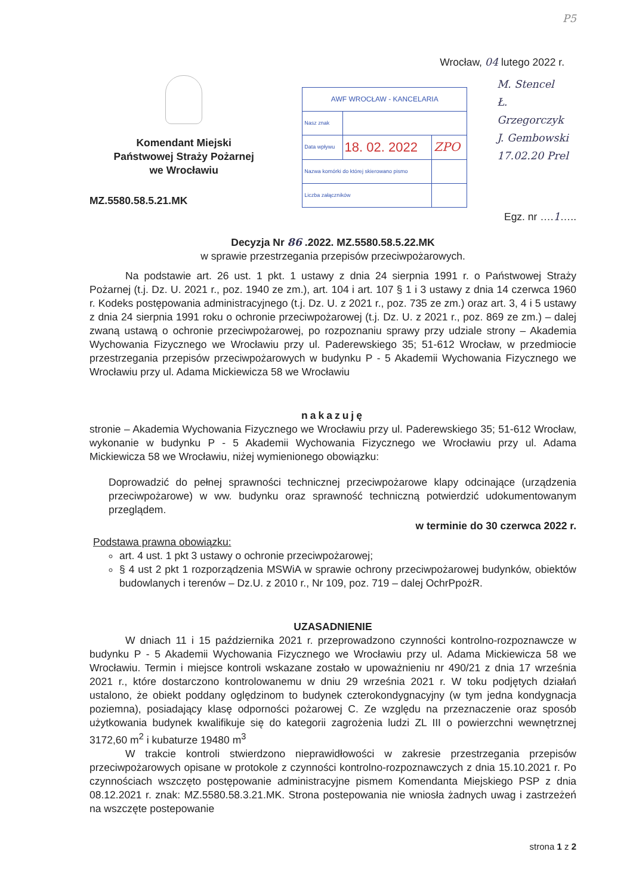P5
Wrocław, 04 lutego 2022 r.
Komendant Miejski
Państwowej Straży Pożarnej
we Wrocławiu
MZ.5580.58.5.21.MK
| AWF WROCŁAW - KANCELARIA | | |
| Nasz znak | | |
| Data wpływu | 18. 02. 2022 | ZPO |
| Nazwa komórki do której skierowano pismo | | |
| Liczba załączników | | |
M. Stencel
Ł. Grzegorczyk
J. Gembowski
17.02.20 Prel
Egz. nr ….1…..
Decyzja Nr 86 .2022. MZ.5580.58.5.22.MK
w sprawie przestrzegania przepisów przeciwpożarowych.
Na podstawie art. 26 ust. 1 pkt. 1 ustawy z dnia 24 sierpnia 1991 r. o Państwowej Straży Pożarnej (t.j. Dz. U. 2021 r., poz. 1940 ze zm.), art. 104 i art. 107 § 1 i 3 ustawy z dnia 14 czerwca 1960 r. Kodeks postępowania administracyjnego (t.j. Dz. U. z 2021 r., poz. 735 ze zm.) oraz art. 3, 4 i 5 ustawy z dnia 24 sierpnia 1991 roku o ochronie przeciwpożarowej (t.j. Dz. U. z 2021 r., poz. 869 ze zm.) – dalej zwaną ustawą o ochronie przeciwpożarowej, po rozpoznaniu sprawy przy udziale strony – Akademia Wychowania Fizycznego we Wrocławiu przy ul. Paderewskiego 35; 51-612 Wrocław, w przedmiocie przestrzegania przepisów przeciwpożarowych w budynku P - 5 Akademii Wychowania Fizycznego we Wrocławiu przy ul. Adama Mickiewicza 58 we Wrocławiu
nakazuję
stronie – Akademia Wychowania Fizycznego we Wrocławiu przy ul. Paderewskiego 35; 51-612 Wrocław, wykonanie w budynku P - 5 Akademii Wychowania Fizycznego we Wrocławiu przy ul. Adama Mickiewicza 58 we Wrocławiu, niżej wymienionego obowiązku:
Doprowadzić do pełnej sprawności technicznej przeciwpożarowe klapy odcinające (urządzenia przeciwpożarowe) w ww. budynku oraz sprawność techniczną potwierdzić udokumentowanym przeglądem.
w terminie do 30 czerwca 2022 r.
Podstawa prawna obowiązku:
art. 4 ust. 1 pkt 3 ustawy o ochronie przeciwpożarowej;
§ 4 ust 2 pkt 1 rozporządzenia MSWiA w sprawie ochrony przeciwpożarowej budynków, obiektów budowlanych i terenów – Dz.U. z 2010 r., Nr 109, poz. 719 – dalej OchrPpożR.
UZASADNIENIE
W dniach 11 i 15 października 2021 r. przeprowadzono czynności kontrolno-rozpoznawcze w budynku P - 5 Akademii Wychowania Fizycznego we Wrocławiu przy ul. Adama Mickiewicza 58 we Wrocławiu. Termin i miejsce kontroli wskazane zostało w upoważnieniu nr 490/21 z dnia 17 września 2021 r., które dostarczono kontrolowanemu w dniu 29 września 2021 r. W toku podjętych działań ustalono, że obiekt poddany oględzinom to budynek czterokondygnacyjny (w tym jedna kondygnacja poziemna), posiadający klasę odporności pożarowej C. Ze względu na przeznaczenie oraz sposób użytkowania budynek kwalifikuje się do kategorii zagrożenia ludzi ZL III o powierzchni wewnętrznej 3172,60 m<sup>2</sup> i kubaturze 19480 m<sup>3</sup>
W trakcie kontroli stwierdzono nieprawidłowości w zakresie przestrzegania przepisów przeciwpożarowych opisane w protokole z czynności kontrolno-rozpoznawczych z dnia 15.10.2021 r. Po czynnościach wszczęto postępowanie administracyjne pismem Komendanta Miejskiego PSP z dnia 08.12.2021 r. znak: MZ.5580.58.3.21.MK. Strona postepowania nie wniosła żadnych uwag i zastrzeżeń na wszczęte postepowanie
strona 1 z 2